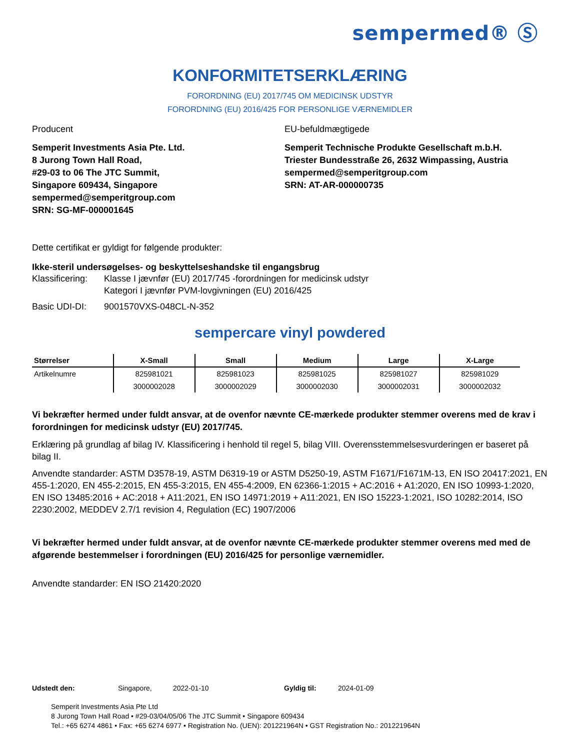sempermed® Ⓢ
KONFORMITETSERKLÆRING
FORORDNING (EU) 2017/745 OM MEDICINSK UDSTYR
FORORDNING (EU) 2016/425 FOR PERSONLIGE VÆRNEMIDLER
Producent
Semperit Investments Asia Pte. Ltd.
8 Jurong Town Hall Road,
#29-03 to 06 The JTC Summit,
Singapore 609434, Singapore
sempermed@semperitgroup.com
SRN: SG-MF-000001645
EU-befuldmægtigede
Semperit Technische Produkte Gesellschaft m.b.H.
Triester Bundesstraße 26, 2632 Wimpassing, Austria
sempermed@semperitgroup.com
SRN: AT-AR-000000735
Dette certifikat er gyldigt for følgende produkter:
Ikke-steril undersøgelses- og beskyttelseshandske til engangsbrug
Klassificering:
Klasse I jævnfør (EU) 2017/745 -forordningen for medicinsk udstyr
Kategori I jævnfør PVM-lovgivningen (EU) 2016/425
Basic UDI-DI: 9001570VXS-048CL-N-352
sempercare vinyl powdered
| Størrelser | X-Small | Small | Medium | Large | X-Large |
| --- | --- | --- | --- | --- | --- |
| Artikelnumre | 825981021 | 825981023 | 825981025 | 825981027 | 825981029 |
| | 3000002028 | 3000002029 | 3000002030 | 3000002031 | 3000002032 |
Vi bekræfter hermed under fuldt ansvar, at de ovenfor nævnte CE-mærkede produkter stemmer overens med de krav i forordningen for medicinsk udstyr (EU) 2017/745.
Erklæring på grundlag af bilag IV. Klassificering i henhold til regel 5, bilag VIII. Overensstemmelsesvurderingen er baseret på bilag II.
Anvendte standarder: ASTM D3578-19, ASTM D6319-19 or ASTM D5250-19, ASTM F1671/F1671M-13, EN ISO 20417:2021, EN 455-1:2020, EN 455-2:2015, EN 455-3:2015, EN 455-4:2009, EN 62366-1:2015 + AC:2016 + A1:2020, EN ISO 10993-1:2020, EN ISO 13485:2016 + AC:2018 + A11:2021, EN ISO 14971:2019 + A11:2021, EN ISO 15223-1:2021, ISO 10282:2014, ISO 2230:2002, MEDDEV 2.7/1 revision 4, Regulation (EC) 1907/2006
Vi bekræfter hermed under fuldt ansvar, at de ovenfor nævnte CE-mærkede produkter stemmer overens med med de afgørende bestemmelser i forordningen (EU) 2016/425 for personlige værnemidler.
Anvendte standarder: EN ISO 21420:2020
Udstedt den: Singapore, 2022-01-10 Gyldig til: 2024-01-09
Semperit Investments Asia Pte Ltd
8 Jurong Town Hall Road • #29-03/04/05/06 The JTC Summit • Singapore 609434
Tel.: +65 6274 4861 • Fax: +65 6274 6977 • Registration No. (UEN): 201221964N • GST Registration No.: 201221964N